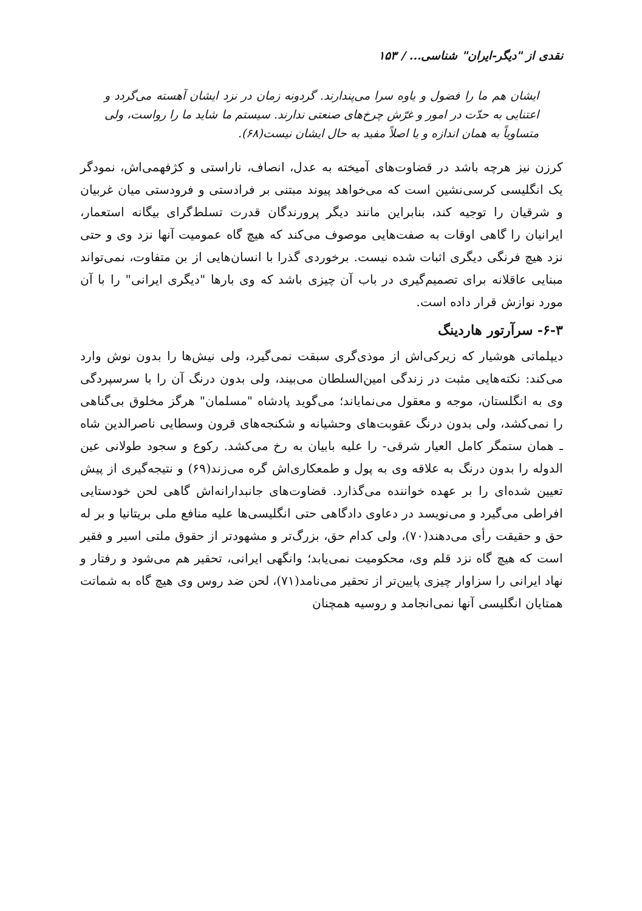نقدی از "دیگر-ایران" شناسی... / ۱۵۳
ایشان هم ما را فضول و یاوه سرا می‌پندارند. گردونه زمان در نزد ایشان آهسته می‌گردد و اعتنایی به حدّت در امور و غرّش چرخ‌های صنعتی ندارند. سیستم ما شاید ما را رواست، ولی متساویاً به همان اندازه و یا اصلاً مفید به حال ایشان نیست(۶۸).
کرزن نیز هرچه باشد در قضاوت‌های آمیخته به عدل، انصاف، ناراستی و کژفهمی‌اش، نمودگر یک انگلیسی کرسی‌نشین است که می‌خواهد پیوند مبتنی بر فرادستی و فرودستی میان غربیان و شرقیان را توجیه کند، بنابراین مانند دیگر پرورندگان قدرت تسلط‌گرای بیگانه استعمار، ایرانیان را گاهی اوقات به صفت‌هایی موصوف می‌کند که هیچ گاه عمومیت آنها نزد وی و حتی نزد هیچ فرنگی دیگری اثبات شده نیست. برخوردی گذرا با انسان‌هایی از بن متفاوت، نمی‌تواند مبنایی عاقلانه برای تصمیم‌گیری در باب آن چیزی باشد که وی بارها "دیگری ایرانی" را با آن مورد نوازش قرار داده است.
۶-۳- سرآرتور هاردینگ
دیپلماتی هوشیار که زیرکی‌اش از موذی‌گری سبقت نمی‌گیرد، ولی نیش‌ها را بدون نوش وارد می‌کند: نکته‌هایی مثبت در زندگی امین‌السلطان می‌بیند، ولی بدون درنگ آن را با سرسپردگی وی به انگلستان، موجه و معقول می‌نمایاند؛ می‌گوید پادشاه "مسلمان" هرگز مخلوق بی‌گناهی را نمی‌کشد، ولی بدون درنگ عقوبت‌های وحشیانه و شکنجه‌های قرون وسطایی ناصرالدین شاه ـ همان ستمگر کامل العیار شرقی- را علیه بابیان به رخ می‌کشد. رکوع و سجود طولانی عین الدوله را بدون درنگ به علاقه وی به پول و طمعکاری‌اش گره می‌زند(۶۹) و نتیجه‌گیری از پیش تعیین شده‌ای را بر عهده خواننده می‌گذارد. قضاوت‌های جانبدارانه‌اش گاهی لحن خودستایی افراطی می‌گیرد و می‌نویسد در دعاوی دادگاهی حتی انگلیسی‌ها علیه منافع ملی بریتانیا و بر له حق و حقیقت رأی می‌دهند(۷۰)، ولی کدام حق، بزرگ‌تر و مشهودتر از حقوق ملتی اسیر و فقیر است که هیچ گاه نزد قلم وی، محکومیت نمی‌یابد؛ وانگهی ایرانی، تحقیر هم می‌شود و رفتار و نهاد ایرانی را سزاوار چیزی پایین‌تر از تحقیر می‌نامد(۷۱)، لحن ضد روس وی هیچ گاه به شماتت همتایان انگلیسی آنها نمی‌انجامد و روسیه همچنان